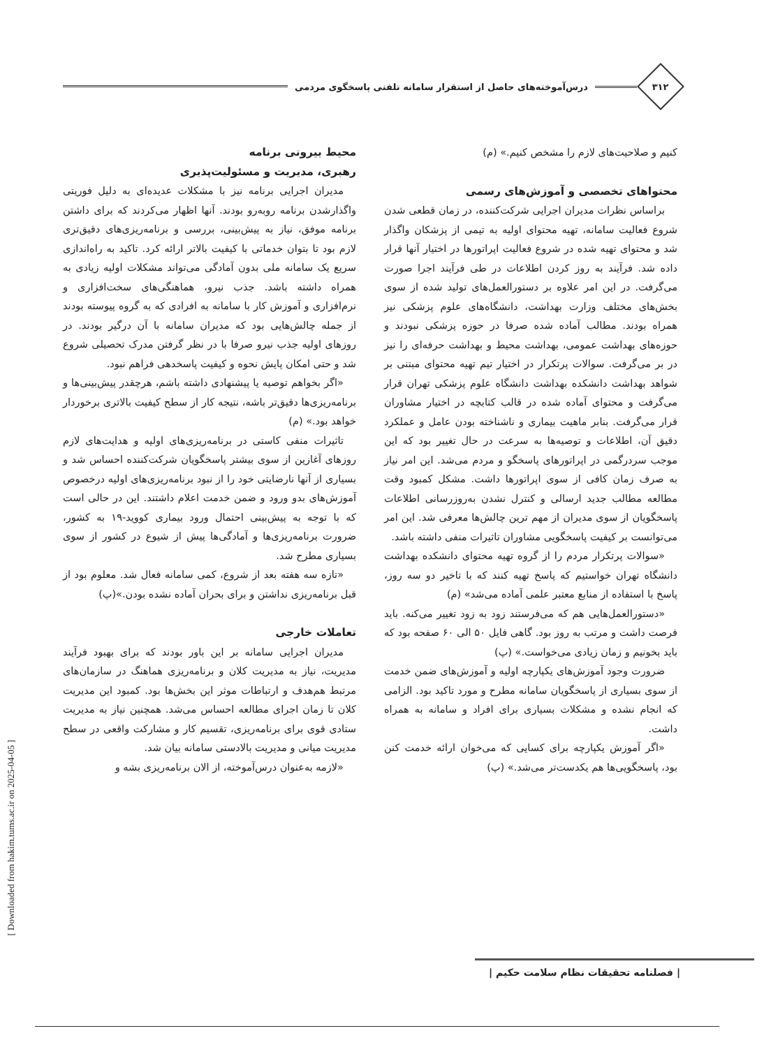۳۱۲
درس‌آموخته‌های حاصل از استقرار سامانه تلفنی پاسخگوی مردمی
کنیم و صلاحیت‌های لازم را مشخص کنیم.» (م)
محتواهای تخصصی و آموزش‌های رسمی
براساس نظرات مدیران اجرایی شرکت‌کننده، در زمان قطعی شدن شروع فعالیت سامانه، تهیه محتوای اولیه به تیمی از پزشکان واگذار شد و محتوای تهیه شده در شروع فعالیت اپراتورها در اختیار آنها قرار داده شد. فرآیند به روز کردن اطلاعات در طی فرآیند اجرا صورت می‌گرفت. در این امر علاوه بر دستورالعمل‌های تولید شده از سوی بخش‌های مختلف وزارت بهداشت، دانشگاه‌های علوم پزشکی نیز همراه بودند. مطالب آماده شده صرفا در حوزه پزشکی نبودند و حوزه‌های بهداشت عمومی، بهداشت محیط و بهداشت حرفه‌ای را نیز در بر می‌گرفت. سوالات پرتکرار در اختیار تیم تهیه محتوای مبتنی بر شواهد بهداشت دانشکده بهداشت دانشگاه علوم پزشکی تهران قرار می‌گرفت و محتوای آماده شده در قالب کتابچه در اختیار مشاوران قرار می‌گرفت. بنابر ماهیت بیماری و ناشناخته بودن عامل و عملکرد دقیق آن، اطلاعات و توصیه‌ها به سرعت در حال تغییر بود که این موجب سردرگمی در اپراتورهای پاسخگو و مردم می‌شد. این امر نیاز به صرف زمان کافی از سوی اپراتورها داشت. مشکل کمبود وقت مطالعه مطالب جدید ارسالی و کنترل نشدن به‌روزرسانی اطلاعات پاسخگویان از سوی مدیران از مهم ترین چالش‌ها معرفی شد. این امر می‌توانست بر کیفیت پاسخگویی مشاوران تاثیرات منفی داشته باشد.
«سوالات پرتکرار مردم را از گروه تهیه محتوای دانشکده بهداشت دانشگاه تهران خواستیم که پاسخ تهیه کنند که با تاخیر دو سه روز، پاسخ با استفاده از منابع معتبر علمی آماده می‌شد» (م)
«دستورالعمل‌هایی هم که می‌فرستند زود به زود تغییر می‌کنه. باید فرصت داشت و مرتب به روز بود. گاهی فایل ۵۰ الی ۶۰ صفحه بود که باید بخونیم و زمان زیادی می‌خواست.» (پ)
ضرورت وجود آموزش‌های یکپارچه اولیه و آموزش‌های ضمن خدمت از سوی بسیاری از پاسخگویان سامانه مطرح و مورد تاکید بود. الزامی که انجام نشده و مشکلات بسیاری برای افراد و سامانه به همراه داشت.
«اگر آموزش یکپارچه برای کسایی که می‌خوان ارائه خدمت کنن بود، پاسخگویی‌ها هم یکدست‌تر می‌شد.» (پ)
محیط بیرونی برنامه
رهبری، مدیریت و مسئولیت‌پذیری
مدیران اجرایی برنامه نیز با مشکلات عدیده‌ای به دلیل فوریتی واگذارشدن برنامه روبه‌رو بودند. آنها اظهار می‌کردند که برای داشتن برنامه موفق، نیاز به پیش‌بینی، بررسی و برنامه‌ریزی‌های دقیق‌تری لازم بود تا بتوان خدماتی با کیفیت بالاتر ارائه کرد. تاکید به راه‌اندازی سریع یک سامانه ملی بدون آمادگی می‌تواند مشکلات اولیه زیادی به همراه داشته باشد. جذب نیرو، هماهنگی‌های سخت‌افزاری و نرم‌افزاری و آموزش کار با سامانه به افرادی که به گروه پیوسته بودند از جمله چالش‌هایی بود که مدیران سامانه با آن درگیر بودند. در روزهای اولیه جذب نیرو صرفا با در نظر گرفتن مدرک تحصیلی شروع شد و حتی امکان پایش نحوه و کیفیت پاسخدهی فراهم نبود.
«اگر بخواهم توصیه یا پیشنهادی داشته باشم، هرچقدر پیش‌بینی‌ها و برنامه‌ریزی‌ها دقیق‌تر باشه، نتیجه کار از سطح کیفیت بالاتری برخوردار خواهد بود.» (م)
تاثیرات منفی کاستی در برنامه‌ریزی‌های اولیه و هدایت‌های لازم روزهای آغازین از سوی بیشتر پاسخگویان شرکت‌کننده احساس شد و بسیاری از آنها نارضایتی خود را از نبود برنامه‌ریزی‌های اولیه درخصوص آموزش‌های بدو ورود و ضمن خدمت اعلام داشتند. این در حالی است که با توجه به پیش‌بینی احتمال ورود بیماری کووید-۱۹ به کشور، ضرورت برنامه‌ریزی‌ها و آمادگی‌ها پیش از شیوع در کشور از سوی بسیاری مطرح شد.
«تازه سه هفته بعد از شروع، کمی سامانه فعال شد. معلوم بود از قبل برنامه‌ریزی نداشتن و برای بحران آماده نشده بودن.»(پ)
تعاملات خارجی
مدیران اجرایی سامانه بر این باور بودند که برای بهبود فرآیند مدیریت، نیاز به مدیریت کلان و برنامه‌ریزی هماهنگ در سازمان‌های مرتبط هم‌هدف و ارتباطات موثر این بخش‌ها بود. کمبود این مدیریت کلان تا زمان اجرای مطالعه احساس می‌شد. همچنین نیاز به مدیریت ستادی قوی برای برنامه‌ریزی، تقسیم کار و مشارکت واقعی در سطح مدیریت میانی و مدیریت بالادستی سامانه بیان شد.
«لازمه به‌عنوان درس‌آموخته، از الان برنامه‌ریزی بشه و
[ Downloaded from hakim.tums.ac.ir on 2025-04-05 ]
| فصلنامه تحقیقات نظام سلامت حکیم |